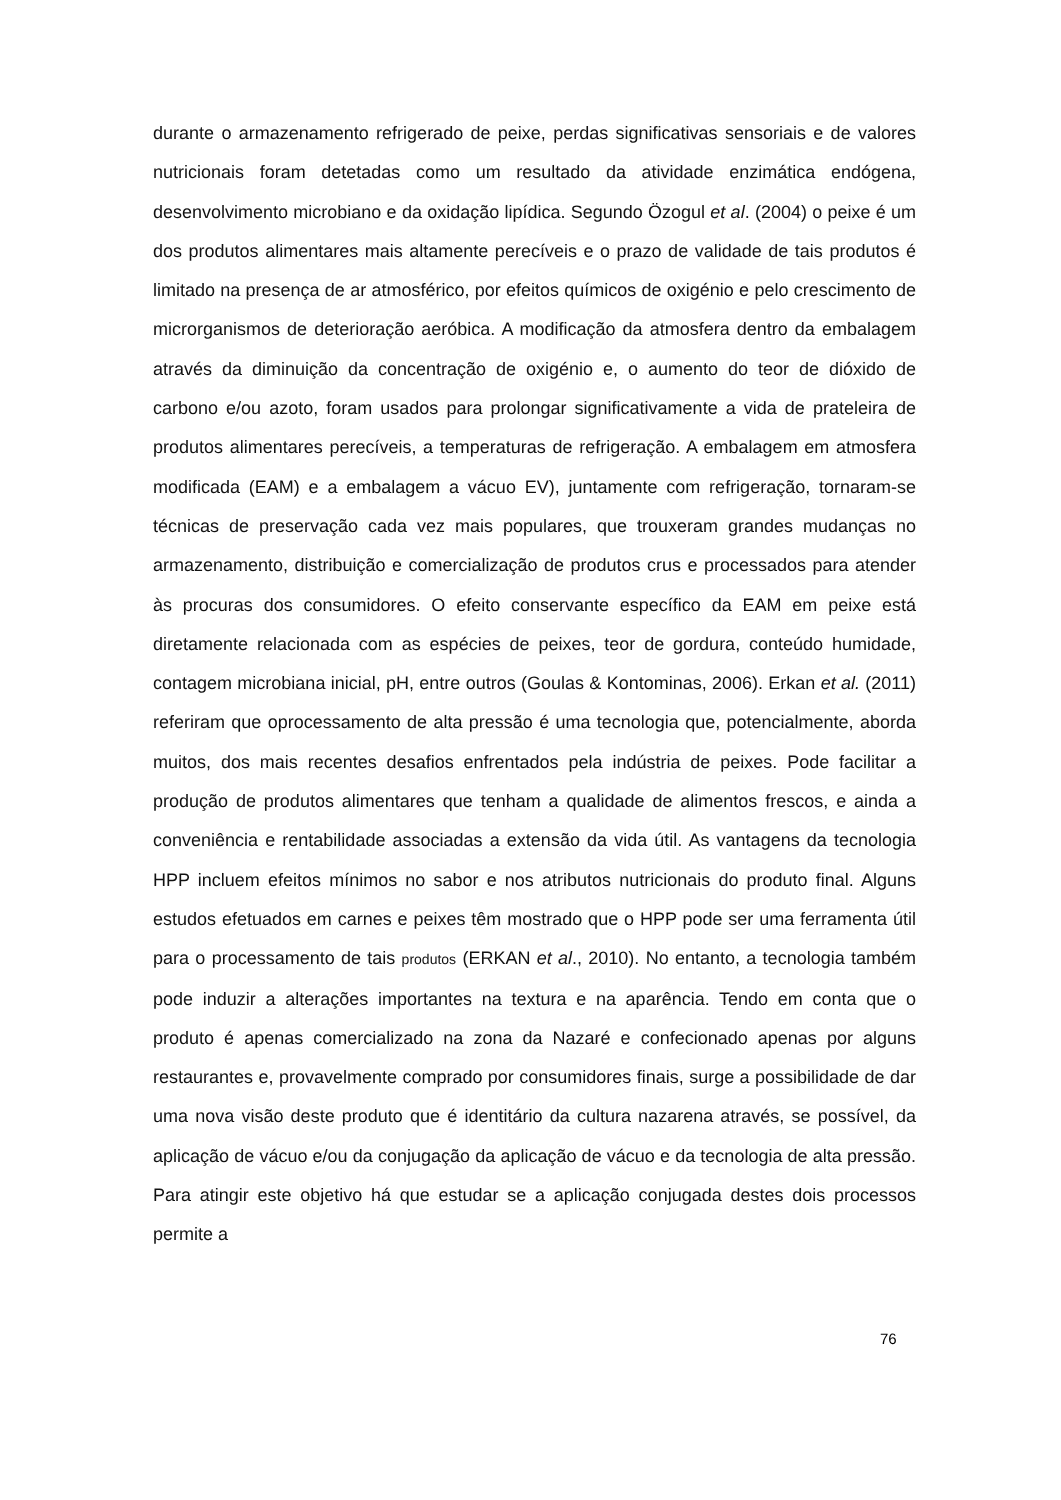durante o armazenamento refrigerado de peixe, perdas significativas sensoriais e de valores nutricionais foram detetadas como um resultado da atividade enzimática endógena, desenvolvimento microbiano e da oxidação lipídica. Segundo Özogul et al. (2004) o peixe é um dos produtos alimentares mais altamente perecíveis e o prazo de validade de tais produtos é limitado na presença de ar atmosférico, por efeitos químicos de oxigénio e pelo crescimento de microrganismos de deterioração aeróbica. A modificação da atmosfera dentro da embalagem através da diminuição da concentração de oxigénio e, o aumento do teor de dióxido de carbono e/ou azoto, foram usados para prolongar significativamente a vida de prateleira de produtos alimentares perecíveis, a temperaturas de refrigeração. A embalagem em atmosfera modificada (EAM) e a embalagem a vácuo EV), juntamente com refrigeração, tornaram-se técnicas de preservação cada vez mais populares, que trouxeram grandes mudanças no armazenamento, distribuição e comercialização de produtos crus e processados para atender às procuras dos consumidores. O efeito conservante específico da EAM em peixe está diretamente relacionada com as espécies de peixes, teor de gordura, conteúdo humidade, contagem microbiana inicial, pH, entre outros (Goulas & Kontominas, 2006). Erkan et al. (2011) referiram que oprocessamento de alta pressão é uma tecnologia que, potencialmente, aborda muitos, dos mais recentes desafios enfrentados pela indústria de peixes. Pode facilitar a produção de produtos alimentares que tenham a qualidade de alimentos frescos, e ainda a conveniência e rentabilidade associadas a extensão da vida útil. As vantagens da tecnologia HPP incluem efeitos mínimos no sabor e nos atributos nutricionais do produto final. Alguns estudos efetuados em carnes e peixes têm mostrado que o HPP pode ser uma ferramenta útil para o processamento de tais produtos (ERKAN et al., 2010). No entanto, a tecnologia também pode induzir a alterações importantes na textura e na aparência. Tendo em conta que o produto é apenas comercializado na zona da Nazaré e confecionado apenas por alguns restaurantes e, provavelmente comprado por consumidores finais, surge a possibilidade de dar uma nova visão deste produto que é identitário da cultura nazarena através, se possível, da aplicação de vácuo e/ou da conjugação da aplicação de vácuo e da tecnologia de alta pressão. Para atingir este objetivo há que estudar se a aplicação conjugada destes dois processos permite a
76